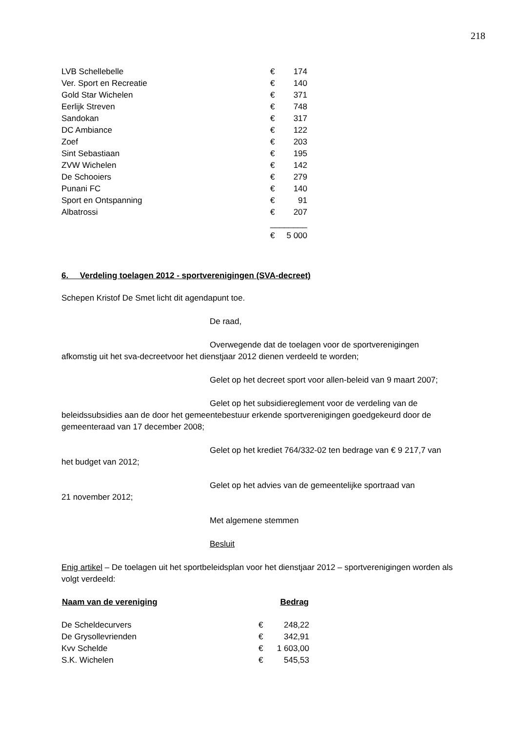218
| LVB Schellebelle | € | 174 |
| Ver. Sport en Recreatie | € | 140 |
| Gold Star Wichelen | € | 371 |
| Eerlijk Streven | € | 748 |
| Sandokan | € | 317 |
| DC Ambiance | € | 122 |
| Zoef | € | 203 |
| Sint Sebastiaan | € | 195 |
| ZVW Wichelen | € | 142 |
| De Schooiers | € | 279 |
| Punani FC | € | 140 |
| Sport en Ontspanning | € | 91 |
| Albatrossi | € | 207 |
| | ________ | |
| | € | 5 000 |
6. Verdeling toelagen 2012 - sportverenigingen (SVA-decreet)
Schepen Kristof De Smet licht dit agendapunt toe.
De raad,
Overwegende dat de toelagen voor de sportverenigingen
afkomstig uit het sva-decreetvoor het dienstjaar 2012 dienen verdeeld te worden;
Gelet op het decreet sport voor allen-beleid van 9 maart 2007;
Gelet op het subsidiereglement voor de verdeling van de
beleidssubsidies aan de door het gemeentebestuur erkende sportverenigingen goedgekeurd door de gemeenteraad van 17 december 2008;
Gelet op het krediet 764/332-02 ten bedrage van € 9 217,7 van
het budget van 2012;
Gelet op het advies van de gemeentelijke sportraad van
21 november 2012;
Met algemene stemmen
Besluit
Enig artikel – De toelagen uit het sportbeleidsplan voor het dienstjaar 2012 – sportverenigingen worden als volgt verdeeld:
| Naam van de vereniging | Bedrag | |
| --- | --- | --- |
| De Scheldecurvers | € | 248,22 |
| De Grysollevrienden | € | 342,91 |
| Kvv Schelde | € | 1 603,00 |
| S.K. Wichelen | € | 545,53 |